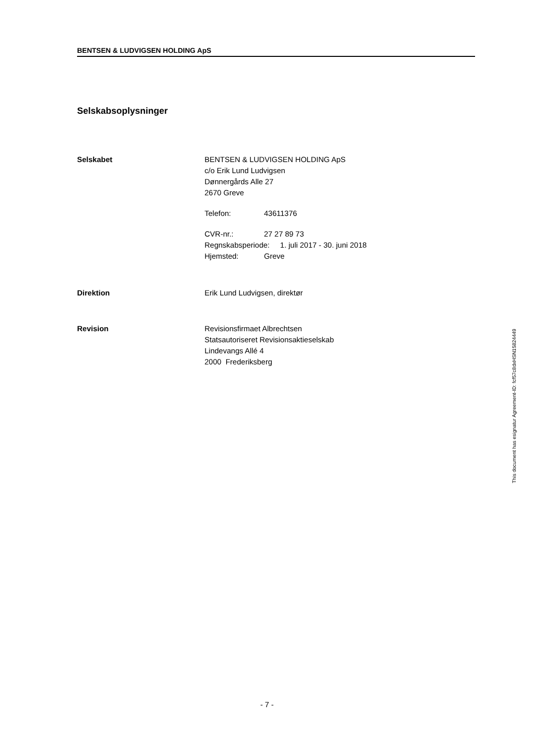BENTSEN & LUDVIGSEN HOLDING ApS
Selskabsoplysninger
Selskabet BENTSEN & LUDVIGSEN HOLDING ApS
c/o Erik Lund Ludvigsen
Dønnergårds Alle 27
2670 Greve
Telefon: 43611376
CVR-nr.: 27 27 89 73
Regnskabsperiode: 1. juli 2017 - 30. juni 2018
Hjemsted: Greve
Direktion Erik Lund Ludvigsen, direktør
Revision Revisionsfirmaet Albrechtsen
Statsautoriseret Revisionsaktieselskab
Lindevangs Allé 4
2000 Frederiksberg
This document has esignatur Agreement-ID: fcf57c8dxHSN15824449
- 7 -